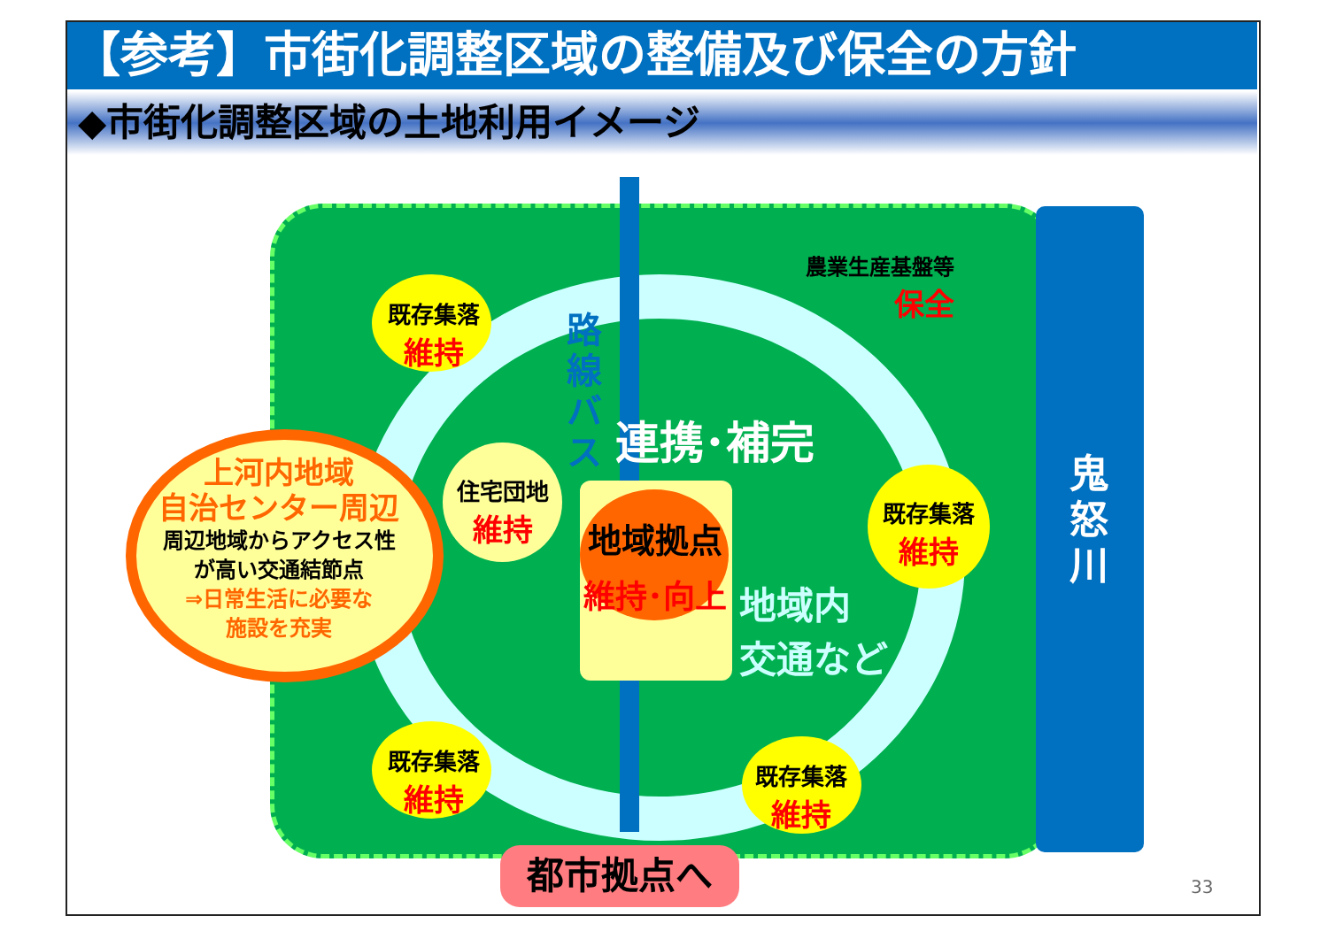【参考】市街化調整区域の整備及び保全の方針
◆市街化調整区域の土地利用イメージ
農業生産基盤等
保全
鬼
怒
川
既存集落
維持
住宅団地
維持
既存集落
維持
既存集落
維持
既存集落
維持
路線バス
連携･補完
地域拠点
維持･向上
地域内
交通など
上河内地域
自治センター周辺
周辺地域からアクセス性
が高い交通結節点
⇒日常生活に必要な
施設を充実
都市拠点へ 33